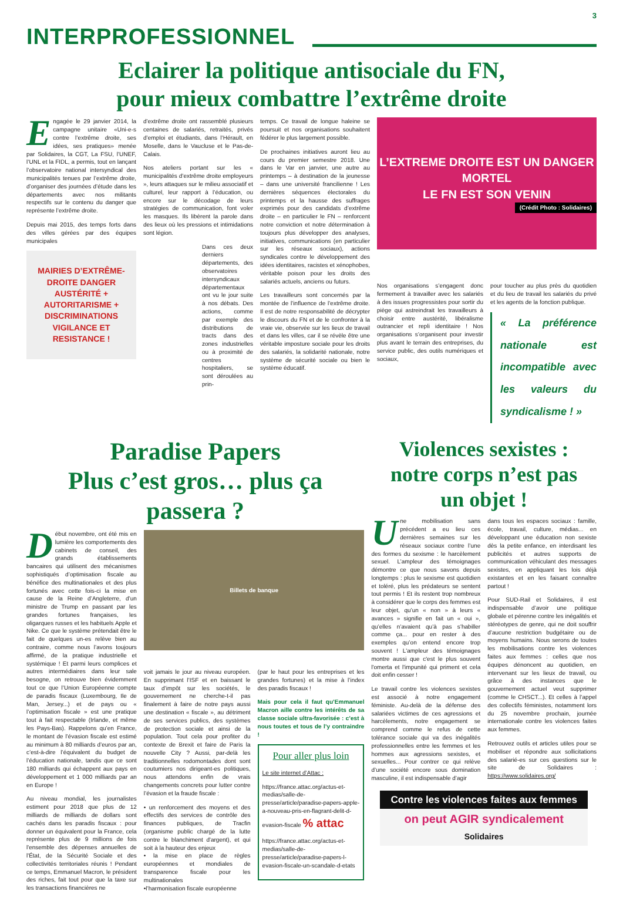3
INTERPROFESSIONNEL
Eclairer la politique antisociale du FN,
pour mieux combattre l’extrême droite
Engagée le 29 janvier 2014, la campagne unitaire «Uni-e-s contre l’extrême droite, ses idées, ses pratiques» menée par Solidaires, la CGT, La FSU, l’UNEF, l’UNL et la FIDL, a permis, tout en lançant l’observatoire national intersyndical des municipalités tenues par l’extrême droite, d’organiser des journées d’étude dans les départements avec nos militants respectifs sur le contenu du danger que représente l’extrême droite.
Depuis mai 2015, des temps forts dans des villes gérées par des équipes municipales
MAIRIES D’EXTRÊME-DROITE DANGER
AUSTÉRITÉ + AUTORITARISME + DISCRIMINATIONS
VIGILANCE ET RESISTANCE !
d’extrême droite ont rassemblé plusieurs centaines de salariés, retraités, privés d’emploi et étudiants, dans l’Hérault, en Moselle, dans le Vaucluse et le Pas-de-Calais.
Nos ateliers portant sur les « municipalités d’extrême droite employeurs », leurs attaques sur le milieu associatif et culturel, leur rapport à l’éducation, ou encore sur le décodage de leurs stratégies de communication, font voler les masques. Ils libèrent la parole dans des lieux où les pressions et intimidations sont légion.
Dans ces deux derniers départements, des observatoires intersyndicaux départementaux ont vu le jour suite à nos débats. Des actions, comme par exemple des distributions de tracts dans des zones industrielles ou à proximité de centres hospitaliers, se sont déroulées au prin-
temps. Ce travail de longue haleine se poursuit et nos organisations souhaitent fédérer le plus largement possible.
De prochaines initiatives auront lieu au cours du premier semestre 2018. Une dans le Var en janvier, une autre au printemps – à destination de la jeunesse – dans une université francilienne ! Les dernières séquences électorales du printemps et la hausse des suffrages exprimés pour des candidats d’extrême droite – en particulier le FN – renforcent notre conviction et notre détermination à toujours plus développer des analyses, initiatives, communications (en particulier sur les réseaux sociaux), actions syndicales contre le développement des idées identitaires, racistes et xénophobes, véritable poison pour les droits des salariés actuels, anciens ou futurs.
Les travailleurs sont concernés par la montée de l’influence de l’extrême droite. Il est de notre responsabilité de décrypter le discours du FN et de le confronter à la vraie vie, observée sur les lieux de travail et dans les villes, car il se révèle être une véritable imposture sociale pour les droits des salariés, la solidarité nationale, notre système de sécurité sociale ou bien le système éducatif.
L’EXTREME DROITE EST UN DANGER MORTEL
LE FN EST SON VENIN
(Crédit Photo : Solidaires)
Nos organisations s’engagent donc fermement à travailler avec les salariés à des issues progressistes pour sortir du piège qui astreindrait les travailleurs à choisir entre austérité, libéralisme outrancier et repli identitaire ! Nos organisations s’organisent pour investir plus avant le terrain des entreprises, du service public, des outils numériques et sociaux,
pour toucher au plus près du quotidien et du lieu de travail les salariés du privé et les agents de la fonction publique.
« La préférence nationale est incompatible avec les valeurs du syndicalisme ! »
Paradise Papers
Plus c’est gros… plus ça passera ?
Début novembre, ont été mis en lumière les comportements des cabinets de conseil, des grands établissements bancaires qui utilisent des mécanismes sophistiqués d’optimisation fiscale au bénéfice des multinationales et des plus fortunés avec cette fois-ci la mise en cause de la Reine d’Angleterre, d’un ministre de Trump en passant par les grandes fortunes françaises, les oligarques russes et les habituels Apple et Nike. Ce que le système prétendait être le fait de quelques un-es relève bien au contraire, comme nous l’avons toujours affirmé, de la pratique industrielle et systémique ! Et parmi leurs complices et autres intermédiaires dans leur sale besogne, on retrouve bien évidemment tout ce que l’Union Européenne compte de paradis fiscaux (Luxembourg, Ile de Man, Jersey...) et de pays ou « l’optimisation fiscale » est une pratique tout à fait respectable (Irlande, et même les Pays-Bas). Rappelons qu’en France, le montant de l’évasion fiscale est estimé au minimum à 80 milliards d’euros par an, c’est-à-dire l’équivalent du budget de l’éducation nationale, tandis que ce sont 180 milliards qui échappent aux pays en développement et 1 000 milliards par an en Europe !
Au niveau mondial, les journalistes estiment pour 2018 que plus de 12 milliards de milliards de dollars sont cachés dans les paradis fiscaux : pour donner un équivalent pour la France, cela représente plus de 9 millions de fois l'ensemble des dépenses annuelles de l'État, de la Sécurité Sociale et des collectivités territoriales réunis ! Pendant ce temps, Emmanuel Macron, le président des riches, fait tout pour que la taxe sur les transactions financières ne
Billets de banque
voit jamais le jour au niveau européen. En supprimant l’ISF et en baissant le taux d’impôt sur les sociétés, le gouvernement ne cherche-t-il pas finalement à faire de notre pays aussi une destination « fiscale », au détriment de ses services publics, des systèmes de protection sociale et ainsi de la population. Tout cela pour profiter du contexte de Brexit et faire de Paris la nouvelle City ? Aussi, par-delà les traditionnelles rodomontades dont sont coutumiers nos dirigeant-es politiques, nous attendons enfin de vrais changements concrets pour lutter contre l’évasion et la fraude fiscale :
• un renforcement des moyens et des effectifs des services de contrôle des finances publiques, de Tracfin (organisme public chargé de la lutte contre le blanchiment d'argent), et qui soit à la hauteur des enjeux
• la mise en place de règles européennes et mondiales de transparence fiscale pour les multinationales
•l’harmonisation fiscale européenne
(par le haut pour les entreprises et les grandes fortunes) et la mise à l’index des paradis fiscaux !
Mais pour cela il faut qu’Emmanuel Macron aille contre les intérêts de sa classe sociale ultra-favorisée : c’est à nous toutes et tous de l’y contraindre !
Pour aller plus loin
Le site internet d’Attac :
https://france.attac.org/actus-et-medias/salle-de-presse/article/paradise-papers-apple-a-nouveau-pris-en-flagrant-delit-d-evasion-fiscale % attac
https://france.attac.org/actus-et-medias/salle-de-presse/article/paradise-papers-l-evasion-fiscale-un-scandale-d-etats
Violences sexistes :
notre corps n’est pas
un objet !
Une mobilisation sans précédent a eu lieu ces dernières semaines sur les réseaux sociaux contre l’une des formes du sexisme : le harcèlement sexuel. L’ampleur des témoignages démontre ce que nous savons depuis longtemps : plus le sexisme est quotidien et toléré, plus les prédateurs se sentent tout permis ! Et ils restent trop nombreux à considérer que le corps des femmes est leur objet, qu’un « non » à leurs « avances » signifie en fait un « oui », qu’elles n’avaient qu’à pas s’habiller comme ça... pour en rester à des exemples qu’on entend encore trop souvent ! L'ampleur des témoignages montre aussi que c'est le plus souvent l'omerta et l'impunité qui priment et cela doit enfin cesser !
Le travail contre les violences sexistes est associé à notre engagement féministe. Au-delà de la défense des salariées victimes de ces agressions et harcèlements, notre engagement se comprend comme le refus de cette tolérance sociale qui va des inégalités professionnelles entre les femmes et les hommes aux agressions sexistes, et sexuelles... Pour contrer ce qui relève d’une société encore sous domination masculine, il est indispensable d’agir
dans tous les espaces sociaux : famille, école, travail, culture, médias... en développant une éducation non sexiste dès la petite enfance, en interdisant les publicités et autres supports de communication véhiculant des messages sexistes, en appliquant les lois déjà existantes et en les faisant connaître partout !
Pour SUD-Rail et Solidaires, il est indispensable d’avoir une politique globale et pérenne contre les inégalités et stéréotypes de genre, qui ne doit souffrir d’aucune restriction budgétaire ou de moyens humains. Nous serons de toutes les mobilisations contre les violences faites aux femmes : celles que nos équipes dénoncent au quotidien, en intervenant sur les lieux de travail, ou grâce à des instances que le gouvernement actuel veut supprimer (comme le CHSCT...). Et celles à l’appel des collectifs féministes, notamment lors du 25 novembre prochain, journée internationale contre les violences faites aux femmes.
Retrouvez outils et articles utiles pour se mobiliser et répondre aux sollicitations des salarié-es sur ces questions sur le site de Solidaires : https://www.solidaires.org/
Contre les violences faites aux femmes
on peut AGIR syndicalement
Solidaires